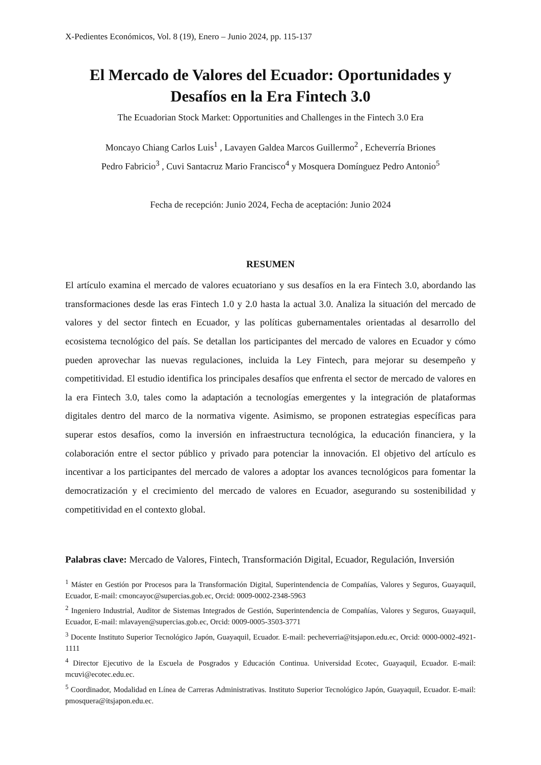X-Pedientes Económicos, Vol. 8 (19), Enero – Junio 2024, pp. 115-137
El Mercado de Valores del Ecuador: Oportunidades y
Desafíos en la Era Fintech 3.0
The Ecuadorian Stock Market: Opportunities and Challenges in the Fintech 3.0 Era
Moncayo Chiang Carlos Luis<sup>1</sup> , Lavayen Galdea Marcos Guillermo<sup>2</sup> , Echeverría Briones
Pedro Fabricio<sup>3</sup> , Cuvi Santacruz Mario Francisco<sup>4</sup> y Mosquera Domínguez Pedro Antonio<sup>5</sup>
Fecha de recepción: Junio 2024, Fecha de aceptación: Junio 2024
RESUMEN
El artículo examina el mercado de valores ecuatoriano y sus desafíos en la era Fintech 3.0, abordando las transformaciones desde las eras Fintech 1.0 y 2.0 hasta la actual 3.0. Analiza la situación del mercado de valores y del sector fintech en Ecuador, y las políticas gubernamentales orientadas al desarrollo del ecosistema tecnológico del país. Se detallan los participantes del mercado de valores en Ecuador y cómo pueden aprovechar las nuevas regulaciones, incluida la Ley Fintech, para mejorar su desempeño y competitividad. El estudio identifica los principales desafíos que enfrenta el sector de mercado de valores en la era Fintech 3.0, tales como la adaptación a tecnologías emergentes y la integración de plataformas digitales dentro del marco de la normativa vigente. Asimismo, se proponen estrategias específicas para superar estos desafíos, como la inversión en infraestructura tecnológica, la educación financiera, y la colaboración entre el sector público y privado para potenciar la innovación. El objetivo del artículo es incentivar a los participantes del mercado de valores a adoptar los avances tecnológicos para fomentar la democratización y el crecimiento del mercado de valores en Ecuador, asegurando su sostenibilidad y competitividad en el contexto global.
Palabras clave: Mercado de Valores, Fintech, Transformación Digital, Ecuador, Regulación, Inversión
<sup>1</sup> Máster en Gestión por Procesos para la Transformación Digital, Superintendencia de Compañías, Valores y Seguros, Guayaquil, Ecuador, E-mail: cmoncayoc@supercias.gob.ec, Orcid: 0009-0002-2348-5963
<sup>2</sup> Ingeniero Industrial, Auditor de Sistemas Integrados de Gestión, Superintendencia de Compañías, Valores y Seguros, Guayaquil, Ecuador, E-mail: mlavayen@supercias.gob.ec, Orcid: 0009-0005-3503-3771
<sup>3</sup> Docente Instituto Superior Tecnológico Japón, Guayaquil, Ecuador. E-mail: pecheverria@itsjapon.edu.ec, Orcid: 0000-0002-4921-1111
<sup>4</sup> Director Ejecutivo de la Escuela de Posgrados y Educación Continua. Universidad Ecotec, Guayaquil, Ecuador. E-mail: mcuvi@ecotec.edu.ec.
<sup>5</sup> Coordinador, Modalidad en Línea de Carreras Administrativas. Instituto Superior Tecnológico Japón, Guayaquil, Ecuador. E-mail: pmosquera@itsjapon.edu.ec.